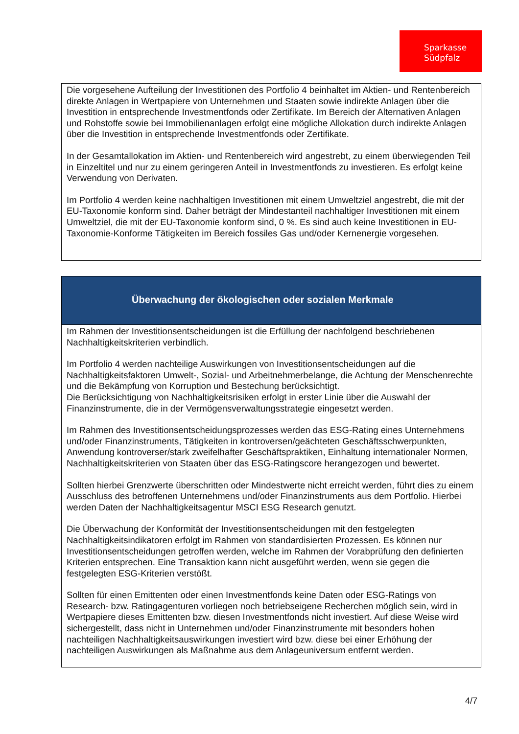Sparkasse
Südpfalz
Die vorgesehene Aufteilung der Investitionen des Portfolio 4 beinhaltet im Aktien- und Rentenbereich direkte Anlagen in Wertpapiere von Unternehmen und Staaten sowie indirekte Anlagen über die Investition in entsprechende Investmentfonds oder Zertifikate. Im Bereich der Alternativen Anlagen und Rohstoffe sowie bei Immobilienanlagen erfolgt eine mögliche Allokation durch indirekte Anlagen über die Investition in entsprechende Investmentfonds oder Zertifikate.
In der Gesamtallokation im Aktien- und Rentenbereich wird angestrebt, zu einem überwiegenden Teil in Einzeltitel und nur zu einem geringeren Anteil in Investmentfonds zu investieren. Es erfolgt keine Verwendung von Derivaten.
Im Portfolio 4 werden keine nachhaltigen Investitionen mit einem Umweltziel angestrebt, die mit der EU-Taxonomie konform sind. Daher beträgt der Mindestanteil nachhaltiger Investitionen mit einem Umweltziel, die mit der EU-Taxonomie konform sind, 0 %. Es sind auch keine Investitionen in EU-Taxonomie-Konforme Tätigkeiten im Bereich fossiles Gas und/oder Kernenergie vorgesehen.
Überwachung der ökologischen oder sozialen Merkmale
Im Rahmen der Investitionsentscheidungen ist die Erfüllung der nachfolgend beschriebenen Nachhaltigkeitskriterien verbindlich.
Im Portfolio 4 werden nachteilige Auswirkungen von Investitionsentscheidungen auf die Nachhaltigkeitsfaktoren Umwelt-, Sozial- und Arbeitnehmerbelange, die Achtung der Menschenrechte und die Bekämpfung von Korruption und Bestechung berücksichtigt.
Die Berücksichtigung von Nachhaltigkeitsrisiken erfolgt in erster Linie über die Auswahl der Finanzinstrumente, die in der Vermögensverwaltungsstrategie eingesetzt werden.
Im Rahmen des Investitionsentscheidungsprozesses werden das ESG-Rating eines Unternehmens und/oder Finanzinstruments, Tätigkeiten in kontroversen/geächteten Geschäftsschwerpunkten, Anwendung kontroverser/stark zweifelhafter Geschäftspraktiken, Einhaltung internationaler Normen, Nachhaltigkeitskriterien von Staaten über das ESG-Ratingscore herangezogen und bewertet.
Sollten hierbei Grenzwerte überschritten oder Mindestwerte nicht erreicht werden, führt dies zu einem Ausschluss des betroffenen Unternehmens und/oder Finanzinstruments aus dem Portfolio. Hierbei werden Daten der Nachhaltigkeitsagentur MSCI ESG Research genutzt.
Die Überwachung der Konformität der Investitionsentscheidungen mit den festgelegten Nachhaltigkeitsindikatoren erfolgt im Rahmen von standardisierten Prozessen. Es können nur Investitionsentscheidungen getroffen werden, welche im Rahmen der Vorabprüfung den definierten Kriterien entsprechen. Eine Transaktion kann nicht ausgeführt werden, wenn sie gegen die festgelegten ESG-Kriterien verstößt.
Sollten für einen Emittenten oder einen Investmentfonds keine Daten oder ESG-Ratings von Research- bzw. Ratingagenturen vorliegen noch betriebseigene Recherchen möglich sein, wird in Wertpapiere dieses Emittenten bzw. diesen Investmentfonds nicht investiert. Auf diese Weise wird sichergestellt, dass nicht in Unternehmen und/oder Finanzinstrumente mit besonders hohen nachteiligen Nachhaltigkeitsauswirkungen investiert wird bzw. diese bei einer Erhöhung der nachteiligen Auswirkungen als Maßnahme aus dem Anlageuniversum entfernt werden.
4/7